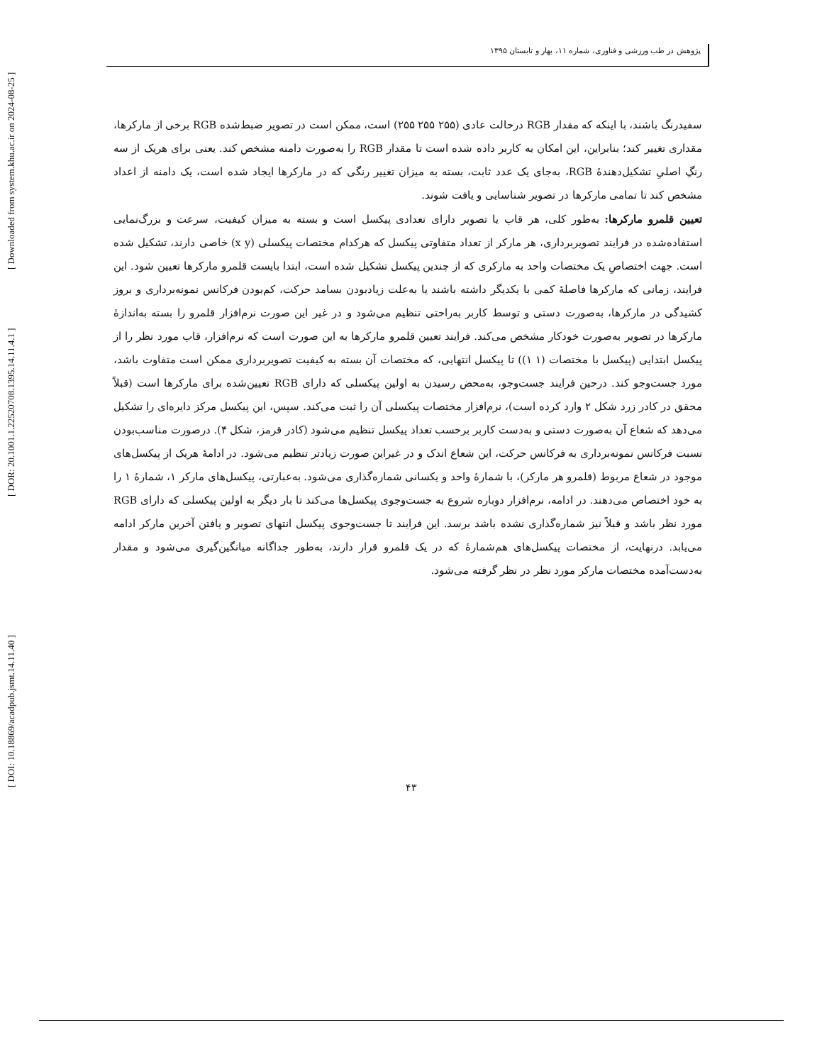[ DOI: 10.18869/acadpub.jsmt.14.11.40 ]
[ DOR: 20.1001.1.22520708.1395.14.11.4.1 ]
[ Downloaded from system.khu.ac.ir on 2024-08-25 ]
پژوهش در طب ورزشی و فناوری، شماره ۱۱، بهار و تابستان ۱۳۹۵
سفیدرنگ باشند، با اینکه که مقدار RGB درحالت عادی (۲۵۵ ۲۵۵ ۲۵۵) است، ممکن است در تصویر ضبط‌شده RGB برخی از مارکرها، مقداری تغییر کند؛ بنابراین، این امکان به کاربر داده شده است تا مقدار RGB را به‌صورت دامنه مشخص کند. یعنی برای هریک از سه رنگِ اصلیِ تشکیل‌دهندۀ RGB، به‌جای یک عدد ثابت، بسته به میزان تغییر رنگی که در مارکرها ایجاد شده است، یک دامنه از اعداد مشخص کند تا تمامی مارکرها در تصویر شناسایی و یافت شوند.
تعیین قلمرو مارکرها: به‌طور کلی، هر قاب یا تصویر دارای تعدادی پیکسل است و بسته به میزان کیفیت، سرعت و بزرگ‌نمایی استفاده‌شده در فرایند تصویربرداری، هر مارکر از تعداد متفاوتی پیکسل که هرکدام مختصات پیکسلی (x y) خاصی دارند، تشکیل شده است. جهت اختصاصِ یک مختصات واحد به مارکری که از چندین پیکسل تشکیل شده است، ابتدا بایست قلمرو مارکرها تعیین شود. این فرایند، زمانی که مارکرها فاصلۀ کمی با یکدیگر داشته باشند یا به‌علت زیادبودن بسامد حرکت، کم‌بودن فرکانس نمونه‌برداری و بروز کشیدگی در مارکرها، به‌صورت دستی و توسط کاربر به‌راحتی تنظیم می‌شود و در غیر این صورت نرم‌افزار قلمرو را بسته به‌اندازۀ مارکرها در تصویر به‌صورت خودکار مشخص می‌کند. فرایند تعیین قلمرو مارکرها به این صورت است که نرم‌افزار، قاب مورد نظر را از پیکسل ابتدایی (پیکسل با مختصات (۱ ۱)) تا پیکسل انتهایی، که مختصات آن بسته به کیفیت تصویربرداری ممکن است متفاوت باشد، مورد جست‌وجو کند. درحین فرایند جست‌وجو، به‌محض رسیدن به اولین پیکسلی که دارای RGB تعیین‌شده برای مارکرها است (قبلاً محقق در کادر زرد شکل ۲ وارد کرده است)، نرم‌افزار مختصات پیکسلی آن را ثبت می‌کند. سپس، این پیکسل مرکز دایره‌ای را تشکیل می‌دهد که شعاع آن به‌صورت دستی و به‌دست کاربر برحسب تعداد پیکسل تنظیم می‌شود (کادر قرمز، شکل ۴). درصورت مناسب‌بودن نسبت فرکانس نمونه‌برداری به فرکانس حرکت، این شعاع اندک و در غیراین صورت زیادتر تنظیم می‌شود. در ادامۀ هریک از پیکسل‌های موجود در شعاع مربوط (قلمرو هر مارکر)، با شمارۀ واحد و یکسانی شماره‌گذاری می‌شود. به‌عبارتی، پیکسل‌های مارکر ۱، شمارۀ ۱ را به خود اختصاص می‌دهند. در ادامه، نرم‌افزار دوباره شروع به جست‌وجوی پیکسل‌ها می‌کند تا بار دیگر به اولین پیکسلی که دارای RGB مورد نظر باشد و قبلاً نیز شماره‌گذاری نشده باشد برسد. این فرایند تا جست‌وجوی پیکسل انتهای تصویر و یافتن آخرین مارکر ادامه می‌یابد. درنهایت، از مختصات پیکسل‌های هم‌شمارۀ که در یک قلمرو قرار دارند، به‌طور جداگانه میانگین‌گیری می‌شود و مقدار به‌دست‌آمده مختصات مارکر مورد نظر در نظر گرفته می‌شود.
۴۳